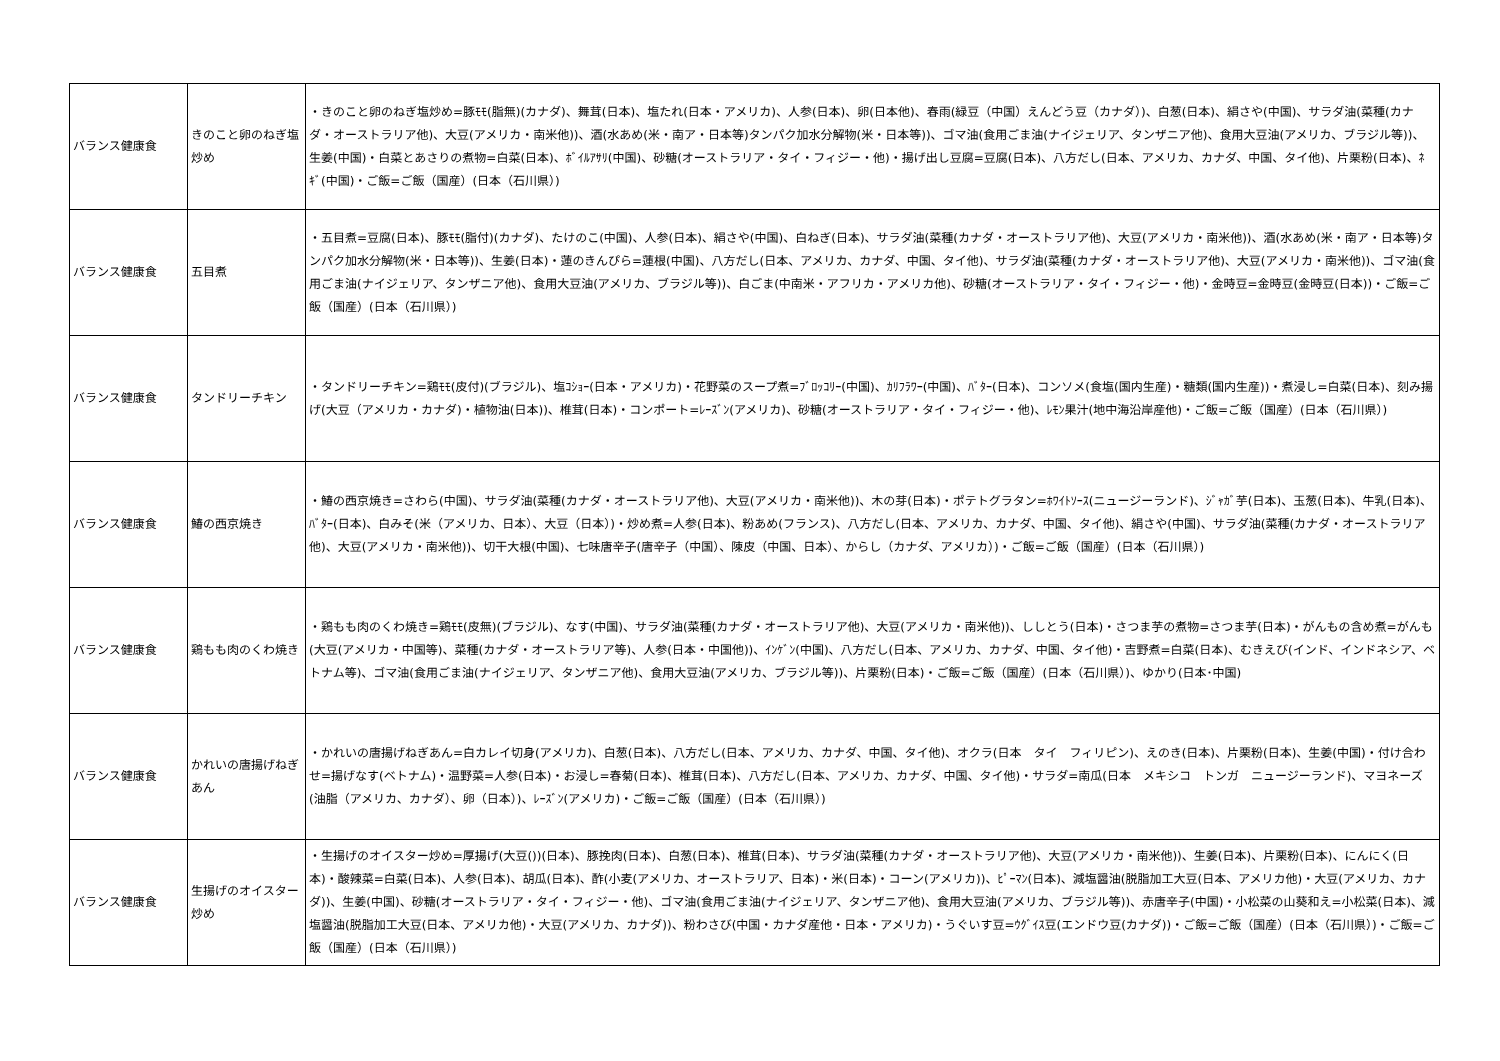| バランス健康食 | きのこと卵のねぎ塩炒め | ・きのこと卵のねぎ塩炒め=豚ﾓﾓ(脂無)(カナダ)、舞茸(日本)、塩たれ(日本・アメリカ)、人参(日本)、卵(日本他)、春雨(緑豆（中国）えんどう豆（カナダ）)、白葱(日本)、絹さや(中国)、サラダ油(菜種(カナダ・オーストラリア他)、大豆(アメリカ・南米他))、酒(水あめ(米・南ア・日本等)タンパク加水分解物(米・日本等))、ゴマ油(食用ごま油(ナイジェリア、タンザニア他)、食用大豆油(アメリカ、ブラジル等))、生姜(中国)・白菜とあさりの煮物=白菜(日本)、ﾎﾞｲﾙｱｻﾘ(中国)、砂糖(オーストラリア・タイ・フィジー・他)・揚げ出し豆腐=豆腐(日本)、八方だし(日本、アメリカ、カナダ、中国、タイ他)、片栗粉(日本)、ﾈｷﾞ(中国)・ご飯=ご飯（国産）(日本（石川県）) |
| バランス健康食 | 五目煮 | ・五目煮=豆腐(日本)、豚ﾓﾓ(脂付)(カナダ)、たけのこ(中国)、人参(日本)、絹さや(中国)、白ねぎ(日本)、サラダ油(菜種(カナダ・オーストラリア他)、大豆(アメリカ・南米他))、酒(水あめ(米・南ア・日本等)タンパク加水分解物(米・日本等))、生姜(日本)・蓮のきんぴら=蓮根(中国)、八方だし(日本、アメリカ、カナダ、中国、タイ他)、サラダ油(菜種(カナダ・オーストラリア他)、大豆(アメリカ・南米他))、ゴマ油(食用ごま油(ナイジェリア、タンザニア他)、食用大豆油(アメリカ、ブラジル等))、白ごま(中南米・アフリカ・アメリカ他)、砂糖(オーストラリア・タイ・フィジー・他)・金時豆=金時豆(金時豆(日本))・ご飯=ご飯（国産）(日本（石川県）) |
| バランス健康食 | タンドリーチキン | ・タンドリーチキン=鶏ﾓﾓ(皮付)(ブラジル)、塩ｺｼｮｰ(日本・アメリカ)・花野菜のスープ煮=ﾌﾞﾛｯｺﾘｰ(中国)、ｶﾘﾌﾗﾜｰ(中国)、ﾊﾞﾀｰ(日本)、コンソメ(食塩(国内生産)・糖類(国内生産))・煮浸し=白菜(日本)、刻み揚げ(大豆（アメリカ・カナダ)・植物油(日本))、椎茸(日本)・コンポート=ﾚｰｽﾞﾝ(アメリカ)、砂糖(オーストラリア・タイ・フィジー・他)、ﾚﾓﾝ果汁(地中海沿岸産他)・ご飯=ご飯（国産）(日本（石川県）) |
| バランス健康食 | 鰆の西京焼き | ・鰆の西京焼き=さわら(中国)、サラダ油(菜種(カナダ・オーストラリア他)、大豆(アメリカ・南米他))、木の芽(日本)・ポテトグラタン=ﾎﾜｲﾄｿｰｽ(ニュージーランド)、ｼﾞｬｶﾞ芋(日本)、玉葱(日本)、牛乳(日本)、ﾊﾞﾀｰ(日本)、白みそ(米（アメリカ、日本）、大豆（日本）)・炒め煮=人参(日本)、粉あめ(フランス)、八方だし(日本、アメリカ、カナダ、中国、タイ他)、絹さや(中国)、サラダ油(菜種(カナダ・オーストラリア他)、大豆(アメリカ・南米他))、切干大根(中国)、七味唐辛子(唐辛子（中国）、陳皮（中国、日本）、からし（カナダ、アメリカ）)・ご飯=ご飯（国産）(日本（石川県）) |
| バランス健康食 | 鶏もも肉のくわ焼き | ・鶏もも肉のくわ焼き=鶏ﾓﾓ(皮無)(ブラジル)、なす(中国)、サラダ油(菜種(カナダ・オーストラリア他)、大豆(アメリカ・南米他))、ししとう(日本)・さつま芋の煮物=さつま芋(日本)・がんもの含め煮=がんも(大豆(アメリカ・中国等)、菜種(カナダ・オーストラリア等)、人参(日本・中国他))、ｲﾝｹﾞﾝ(中国)、八方だし(日本、アメリカ、カナダ、中国、タイ他)・吉野煮=白菜(日本)、むきえび(インド、インドネシア、ベトナム等)、ゴマ油(食用ごま油(ナイジェリア、タンザニア他)、食用大豆油(アメリカ、ブラジル等))、片栗粉(日本)・ご飯=ご飯（国産）(日本（石川県）)、ゆかり(日本･中国) |
| バランス健康食 | かれいの唐揚げねぎあん | ・かれいの唐揚げねぎあん=白カレイ切身(アメリカ)、白葱(日本)、八方だし(日本、アメリカ、カナダ、中国、タイ他)、オクラ(日本 タイ フィリピン)、えのき(日本)、片栗粉(日本)、生姜(中国)・付け合わせ=揚げなす(ベトナム)・温野菜=人参(日本)・お浸し=春菊(日本)、椎茸(日本)、八方だし(日本、アメリカ、カナダ、中国、タイ他)・サラダ=南瓜(日本 メキシコ トンガ ニュージーランド)、マヨネーズ(油脂（アメリカ、カナダ）、卵（日本）)、ﾚｰｽﾞﾝ(アメリカ)・ご飯=ご飯（国産）(日本（石川県）) |
| バランス健康食 | 生揚げのオイスター炒め | ・生揚げのオイスター炒め=厚揚げ(大豆())(日本)、豚挽肉(日本)、白葱(日本)、椎茸(日本)、サラダ油(菜種(カナダ・オーストラリア他)、大豆(アメリカ・南米他))、生姜(日本)、片栗粉(日本)、にんにく(日本)・酸辣菜=白菜(日本)、人参(日本)、胡瓜(日本)、酢(小麦(アメリカ、オーストラリア、日本)・米(日本)・コーン(アメリカ))、ﾋﾟｰﾏﾝ(日本)、減塩醤油(脱脂加工大豆(日本、アメリカ他)・大豆(アメリカ、カナダ))、生姜(中国)、砂糖(オーストラリア・タイ・フィジー・他)、ゴマ油(食用ごま油(ナイジェリア、タンザニア他)、食用大豆油(アメリカ、ブラジル等))、赤唐辛子(中国)・小松菜の山葵和え=小松菜(日本)、減塩醤油(脱脂加工大豆(日本、アメリカ他)・大豆(アメリカ、カナダ))、粉わさび(中国・カナダ産他・日本・アメリカ)・うぐいす豆=ｳｸﾞｲｽ豆(エンドウ豆(カナダ))・ご飯=ご飯（国産）(日本（石川県）)・ご飯=ご飯（国産）(日本（石川県）) |